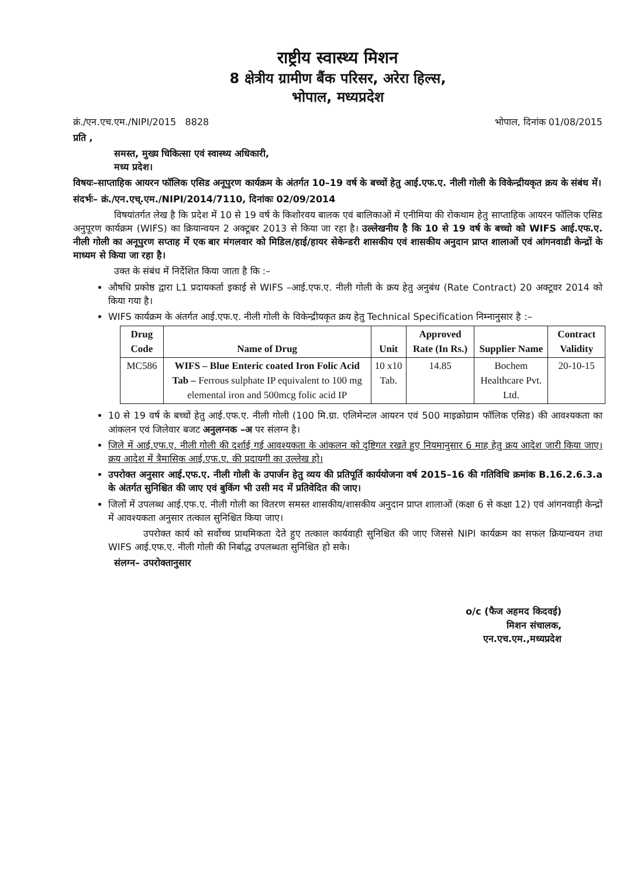राष्ट्रीय स्वास्थ्य मिशन
8 क्षेत्रीय ग्रामीण बैंक परिसर, अरेरा हिल्स,
भोपाल, मध्यप्रदेश
क्रं./एन.एच.एम./NIPI/2015 8828 भोपाल, दिनांक 01/08/2015
प्रति ,
समस्त, मुख्य चिकित्सा एवं स्वास्थ्य अधिकारी,
मध्य प्रदेश।
विषयः–साप्ताहिक आयरन फॉलिक एसिड अनूपुरण कार्यक्रम के अंतर्गत 10–19 वर्ष के बच्चों हेतु आई.एफ.ए. नीली गोली के विकेन्द्रीयकृत क्रय के संबंध में।
संदर्भः– क्रं./एन.एच्.एम./NIPI/2014/7110, दिनांकः 02/09/2014
विषयांतर्गत लेख है कि प्रदेश में 10 से 19 वर्ष के किशोरवय बालक एवं बालिकाओं में एनीमिया की रोकथाम हेतु साप्ताहिक आयरन फॉलिक एसिड अनुपूरण कार्यक्रम (WIFS) का क्रियान्वयन 2 अक्टूबर 2013 से किया जा रहा है। उल्लेखनीय है कि 10 से 19 वर्ष के बच्चो को WIFS आई.एफ.ए. नीली गोली का अनूपुरण सप्ताह में एक बार मंगलवार को मिडिल/हाई/हायर सेकेन्डरी शासकीय एवं शासकीय अनुदान प्राप्त शालाओं एवं आंगनवाडी केन्द्रों के माध्यम से किया जा रहा है।
उक्त के संबंध में निर्देशित किया जाता है कि :–
औषधि प्रकोष्ठ द्वारा L1 प्रदायकर्ता इकाई से WIFS –आई.एफ.ए. नीली गोली के क्रय हेतु अनुबंध (Rate Contract) 20 अक्टूवर 2014 को किया गया है।
WIFS कार्यक्रम के अंतर्गत आई.एफ.ए. नीली गोली के विकेन्द्रीयकृत क्रय हेतु Technical Specification निम्नानुसार है :–
| Drug Code | Name of Drug | Unit | Approved Rate (In Rs.) | Supplier Name | Contract Validity |
| --- | --- | --- | --- | --- | --- |
| MC586 | WIFS – Blue Enteric coated Iron Folic Acid Tab – Ferrous sulphate IP equivalent to 100 mg elemental iron and 500mcg folic acid IP | 10 x10 Tab. | 14.85 | Bochem Healthcare Pvt. Ltd. | 20-10-15 |
10 से 19 वर्ष के बच्चों हेतु आई.एफ.ए. नीली गोली (100 मि.ग्रा. एलिमेन्टल आयरन एवं 500 माइक्रोग्राम फॉलिक एसिड) की आवश्यकता का आंकलन एवं जिलेवार बजट अनुलग्नक –अ पर संलग्न है।
जिले में आई.एफ.ए. नीली गोली की दर्शाई गई आवश्यकता के आंकलन को दृष्टिगत रखते हुए नियमानुसार 6 माह हेतु क्रय आदेश जारी किया जाए। क्रय आदेश में त्रैमासिक आई.एफ.ए. की प्रदायगी का उल्लेख हो।
उपरोक्त अनुसार आई.एफ.ए. नीली गोली के उपार्जन हेतु व्यय की प्रतिपूर्ति कार्ययोजना वर्ष 2015–16 की गतिविधि क्रमांक B.16.2.6.3.a के अंतर्गत सुनिश्चित की जाए एवं बुकिंग भी उसी मद में प्रतिवेदित की जाए।
जिलों में उपलब्ध आई.एफ.ए. नीली गोली का वितरण समस्त शासकीय/शासकीय अनुदान प्राप्त शालाओं (कक्षा 6 से कक्षा 12) एवं आंगनवाड़ी केन्द्रों में आवश्यकता अनुसार तत्काल सुनिश्चित किया जाए।
उपरोक्त कार्य को सर्वोच्च प्राथमिकता देते हुए तत्काल कार्यवाही सुनिश्चित की जाए जिससे NIPI कार्यक्रम का सफल क्रियान्वयन तथा WIFS आई.एफ.ए. नीली गोली की निर्बाद्ध उपलब्धता सुनिश्चित हो सके।
संलग्न– उपरोक्तानुसार
o/c (फैज अहमद किदवई)
मिशन संचालक,
एन.एच.एम.,मध्यप्रदेश